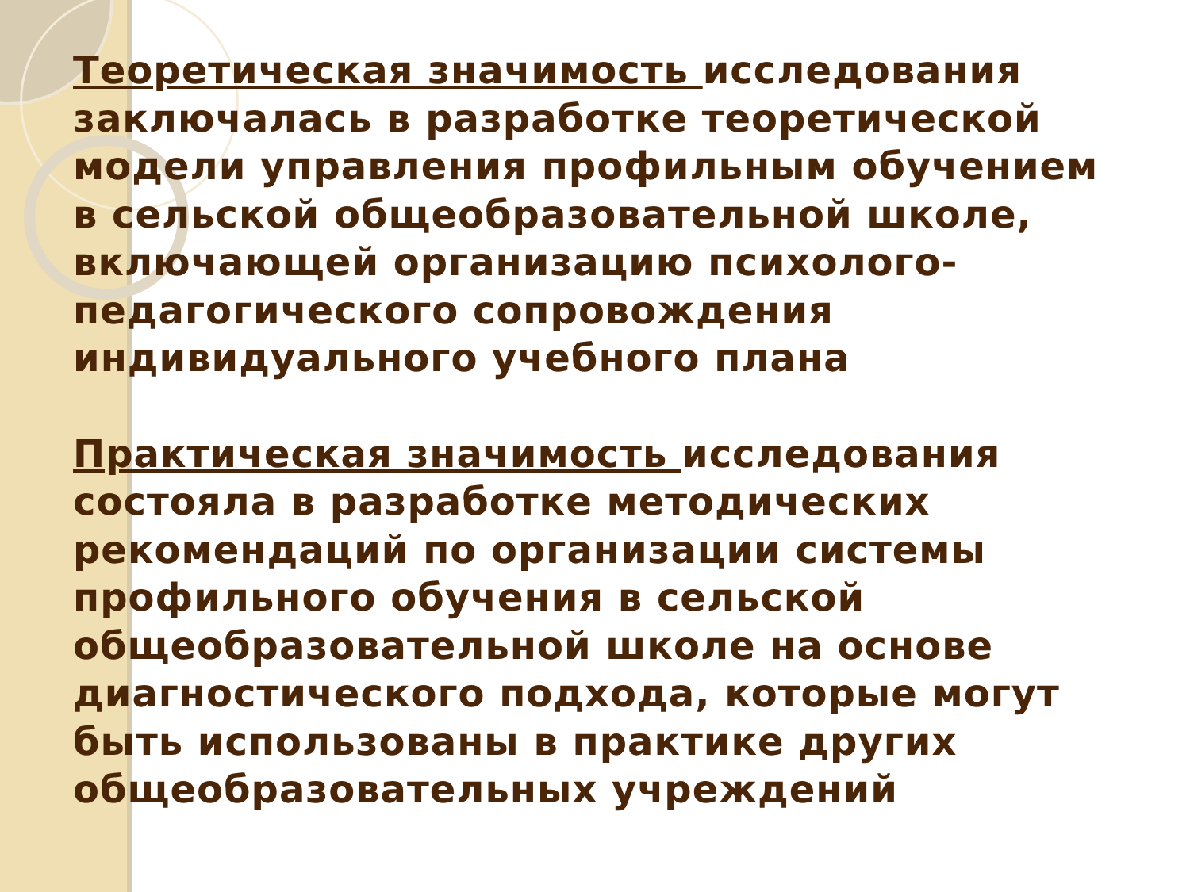Теоретическая значимость исследования заключалась в разработке теоретической модели управления профильным обучением в сельской общеобразовательной школе, включающей организацию психолого-педагогического сопровождения индивидуального учебного плана
Практическая значимость исследования состояла в разработке методических рекомендаций по организации системы профильного обучения в сельской общеобразовательной школе на основе диагностического подхода, которые могут быть использованы в практике других общеобразовательных учреждений